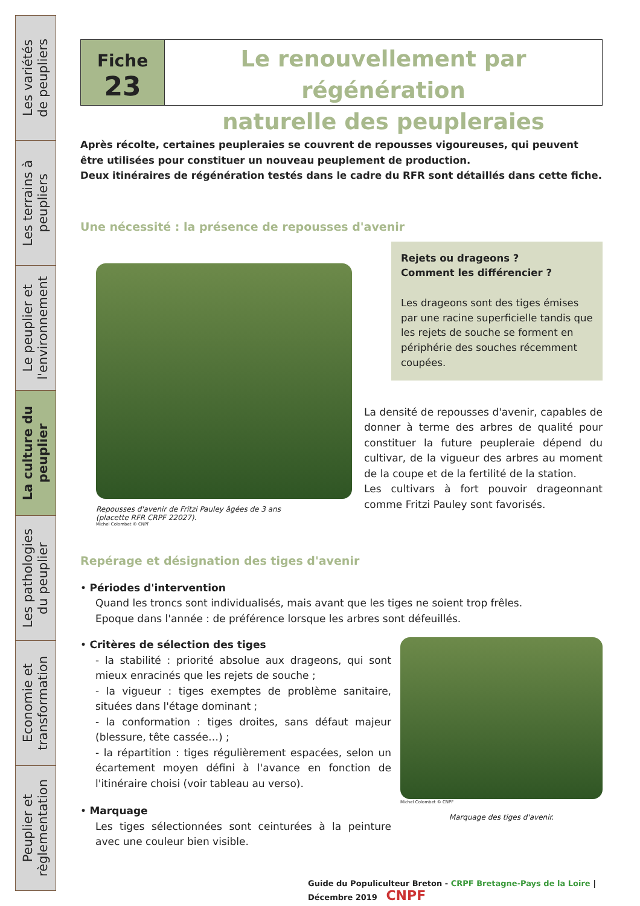Les variétés
de peupliers
Les terrains à
peupliers
Le peuplier et
l'environnement
La culture du
peuplier
Les pathologies
du peuplier
Economie et
transformation
Peuplier et
règlementation
Fiche
23
Le renouvellement par régénération
naturelle des peupleraies
Après récolte, certaines peupleraies se couvrent de repousses vigoureuses, qui peuvent être utilisées pour constituer un nouveau peuplement de production.
Deux itinéraires de régénération testés dans le cadre du RFR sont détaillés dans cette fiche.
Une nécessité : la présence de repousses d'avenir
Repousses d'avenir de Fritzi Pauley âgées de 3 ans
(placette RFR CRPF 22027).
Michel Colombet © CNPF
Rejets ou drageons ?
Comment les différencier ?
Les drageons sont des tiges émises par une racine superficielle tandis que les rejets de souche se forment en périphérie des souches récemment coupées.
La densité de repousses d'avenir, capables de donner à terme des arbres de qualité pour constituer la future peupleraie dépend du cultivar, de la vigueur des arbres au moment de la coupe et de la fertilité de la station.
Les cultivars à fort pouvoir drageonnant comme Fritzi Pauley sont favorisés.
Repérage et désignation des tiges d'avenir
• Périodes d'intervention
Quand les troncs sont individualisés, mais avant que les tiges ne soient trop frêles.
Epoque dans l'année : de préférence lorsque les arbres sont défeuillés.
• Critères de sélection des tiges
- la stabilité : priorité absolue aux drageons, qui sont mieux enracinés que les rejets de souche ;
- la vigueur : tiges exemptes de problème sanitaire, situées dans l'étage dominant ;
- la conformation : tiges droites, sans défaut majeur (blessure, tête cassée…) ;
- la répartition : tiges régulièrement espacées, selon un écartement moyen défini à l'avance en fonction de l'itinéraire choisi (voir tableau au verso).
• Marquage
Les tiges sélectionnées sont ceinturées à la peinture avec une couleur bien visible.
Michel Colombet © CNPF
Marquage des tiges d'avenir.
Guide du Populiculteur Breton - CRPF Bretagne-Pays de la Loire | Décembre 2019 CNPF